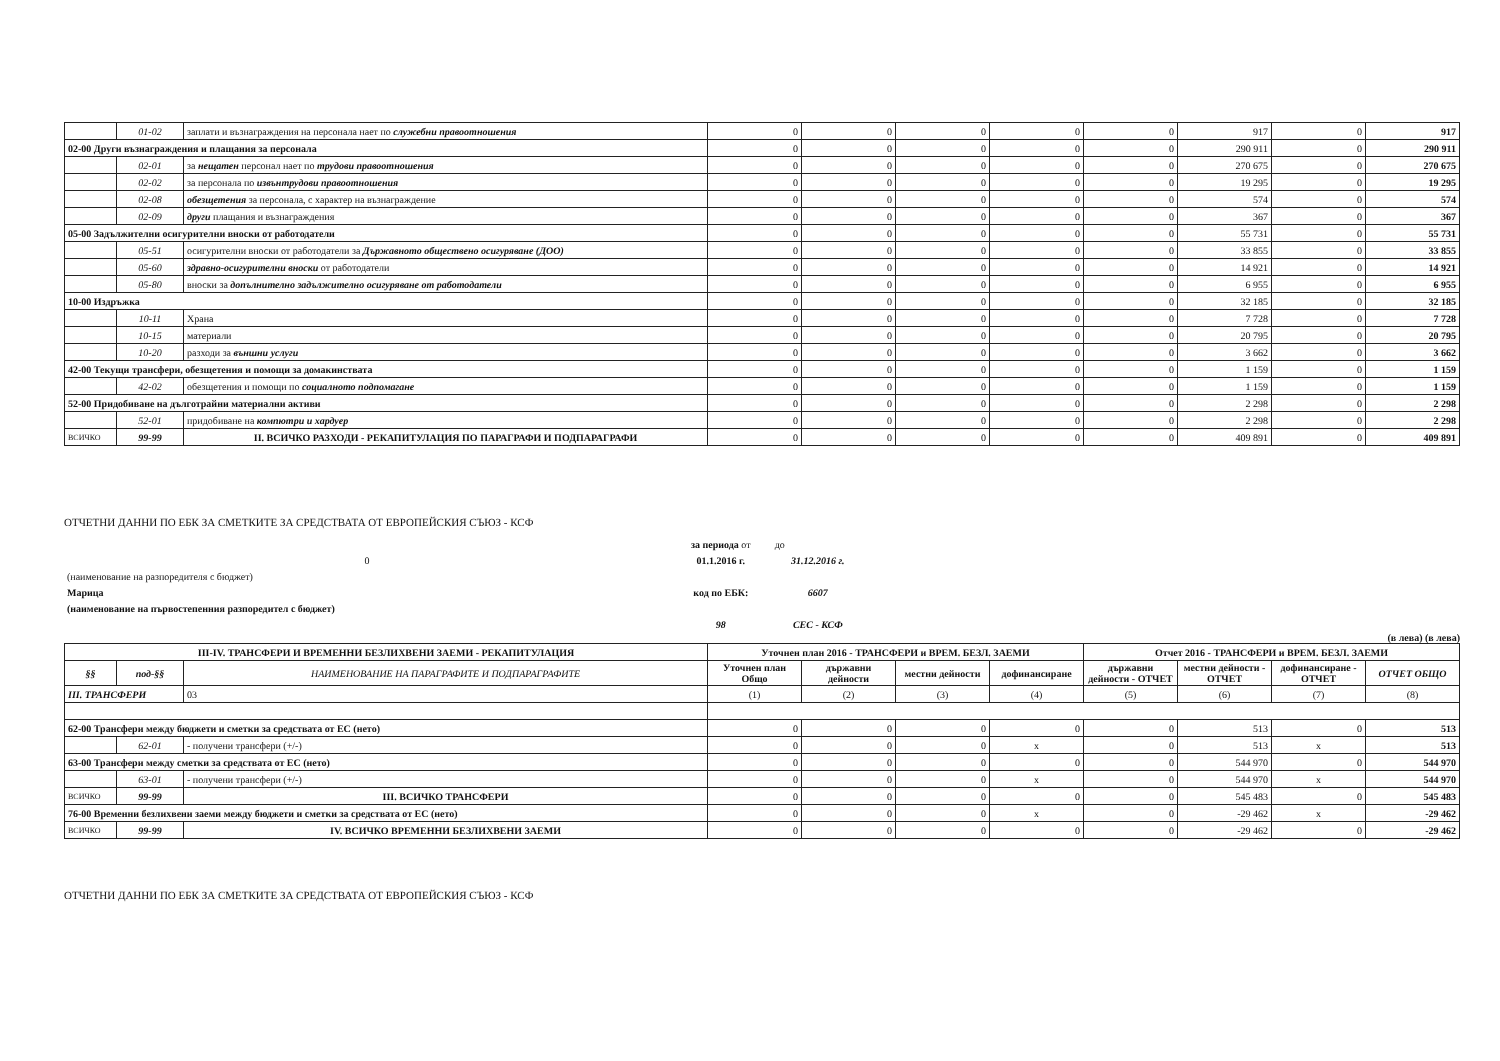| | 01-02 | заплати и възнаграждения на персонала нает по служебни правоотношения | 0 | 0 | 0 | 0 | 0 | 917 | 0 | 917 |
| 02-00 Други възнаграждения и плащания за персонала | | | 0 | 0 | 0 | 0 | 0 | 290 911 | 0 | 290 911 |
| | 02-01 | за нещатен персонал нает по трудови правоотношения | 0 | 0 | 0 | 0 | 0 | 270 675 | 0 | 270 675 |
| | 02-02 | за персонала по извънтрудови правоотношения | 0 | 0 | 0 | 0 | 0 | 19 295 | 0 | 19 295 |
| | 02-08 | обезщетения за персонала, с характер на възнаграждение | 0 | 0 | 0 | 0 | 0 | 574 | 0 | 574 |
| | 02-09 | други плащания и възнаграждения | 0 | 0 | 0 | 0 | 0 | 367 | 0 | 367 |
| 05-00 Задължителни осигурителни вноски от работодатели | | | 0 | 0 | 0 | 0 | 0 | 55 731 | 0 | 55 731 |
| | 05-51 | осигурителни вноски от работодатели за Държавното обществено осигуряване (ДОО) | 0 | 0 | 0 | 0 | 0 | 33 855 | 0 | 33 855 |
| | 05-60 | здравно-осигурителни вноски от работодатели | 0 | 0 | 0 | 0 | 0 | 14 921 | 0 | 14 921 |
| | 05-80 | вноски за допълнително задължително осигуряване от работодатели | 0 | 0 | 0 | 0 | 0 | 6 955 | 0 | 6 955 |
| 10-00 Издръжка | | | 0 | 0 | 0 | 0 | 0 | 32 185 | 0 | 32 185 |
| | 10-11 | Храна | 0 | 0 | 0 | 0 | 0 | 7 728 | 0 | 7 728 |
| | 10-15 | материали | 0 | 0 | 0 | 0 | 0 | 20 795 | 0 | 20 795 |
| | 10-20 | разходи за външни услуги | 0 | 0 | 0 | 0 | 0 | 3 662 | 0 | 3 662 |
| 42-00 Текущи трансфери, обезщетения и помощи за домакинствата | | | 0 | 0 | 0 | 0 | 0 | 1 159 | 0 | 1 159 |
| | 42-02 | обезщетения и помощи по социалното подпомагане | 0 | 0 | 0 | 0 | 0 | 1 159 | 0 | 1 159 |
| 52-00 Придобиване на дълготрайни материални активи | | | 0 | 0 | 0 | 0 | 0 | 2 298 | 0 | 2 298 |
| | 52-01 | придобиване на компютри и хардуер | 0 | 0 | 0 | 0 | 0 | 2 298 | 0 | 2 298 |
| ВСИЧКО | 99-99 | II. ВСИЧКО РАЗХОДИ - РЕКАПИТУЛАЦИЯ ПО ПАРАГРАФИ И ПОДПАРАГРАФИ | 0 | 0 | 0 | 0 | 0 | 409 891 | 0 | 409 891 |
ОТЧЕТНИ ДАННИ ПО ЕБК ЗА СМЕТКИТЕ ЗА СРЕДСТВАТА ОТ ЕВРОПЕЙСКИЯ СЪЮЗ - КСФ
| | за периода от | до |
| 0 | 01.1.2016 г. | 31.12.2016 г. |
| (наименование на разпоредителя с бюджет) | | |
| Марица | код по ЕБК: | 6607 |
| (наименование на първостепенния разпоредител с бюджет) | | |
| | 98 | СЕС - КСФ |
(в лева) (в лева)
| III-IV. ТРАНСФЕРИ И ВРЕМЕННИ БЕЗЛИХВЕНИ ЗАЕМИ - РЕКАПИТУЛАЦИЯ | | | Уточнен план 2016 - ТРАНСФЕРИ и ВРЕМ. БЕЗЛ. ЗАЕМИ | | | | Отчет 2016 - ТРАНСФЕРИ и ВРЕМ. БЕЗЛ. ЗАЕМИ | | | |
| --- | --- | --- | --- | --- | --- | --- | --- | --- | --- | --- |
| §§ | под-§§ | НАИМЕНОВАНИЕ НА ПАРАГРАФИТЕ И ПОДПАРАГРАФИТЕ | Уточнен план Общо | държавни дейности | местни дейности | дофинансиране | държавни дейности - ОТЧЕТ | местни дейности - ОТЧЕТ | дофинансиране - ОТЧЕТ | ОТЧЕТ ОБЩО |
| III. ТРАНСФЕРИ | | 03 | (1) | (2) | (3) | (4) | (5) | (6) | (7) | (8) |
| 62-00 Трансфери между бюджети и сметки за средствата от ЕС (нето) | | | 0 | 0 | 0 | 0 | 0 | 513 | 0 | 513 |
| | 62-01 | - получени трансфери (+/-) | 0 | 0 | 0 | x | 0 | 513 | x | 513 |
| 63-00 Трансфери между сметки за средствата от ЕС (нето) | | | 0 | 0 | 0 | 0 | 0 | 544 970 | 0 | 544 970 |
| | 63-01 | - получени трансфери (+/-) | 0 | 0 | 0 | x | 0 | 544 970 | x | 544 970 |
| ВСИЧКО | 99-99 | III. ВСИЧКО ТРАНСФЕРИ | 0 | 0 | 0 | 0 | 0 | 545 483 | 0 | 545 483 |
| 76-00 Временни безлихвени заеми между бюджети и сметки за средствата от ЕС (нето) | | | 0 | 0 | 0 | x | 0 | -29 462 | x | -29 462 |
| ВСИЧКО | 99-99 | IV. ВСИЧКО ВРЕМЕННИ БЕЗЛИХВЕНИ ЗАЕМИ | 0 | 0 | 0 | 0 | 0 | -29 462 | 0 | -29 462 |
ОТЧЕТНИ ДАННИ ПО ЕБК ЗА СМЕТКИТЕ ЗА СРЕДСТВАТА ОТ ЕВРОПЕЙСКИЯ СЪЮЗ - КСФ